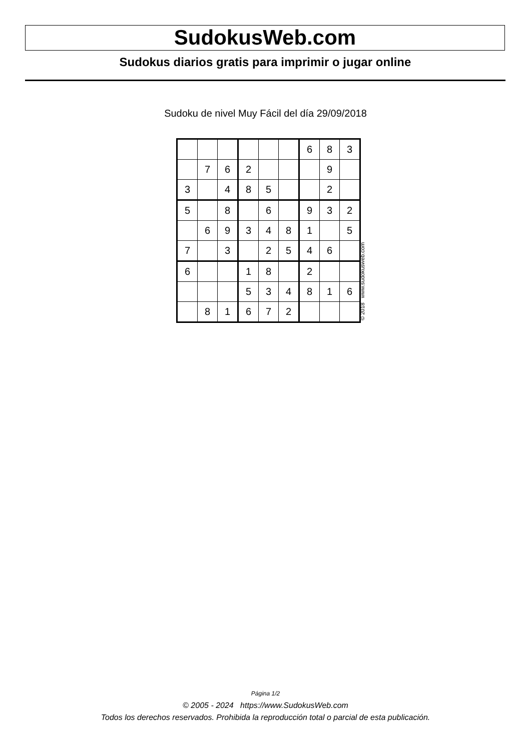SudokusWeb.com
Sudokus diarios gratis para imprimir o jugar online
Sudoku de nivel Muy Fácil del día 29/09/2018
| | | | | | | 6 | 8 | 3 |
| | 7 | 6 | 2 | | | | 9 | |
| 3 | | 4 | 8 | 5 | | | 2 | |
| 5 | | 8 | | 6 | | 9 | 3 | 2 |
| | 6 | 9 | 3 | 4 | 8 | 1 | | 5 |
| 7 | | 3 | | 2 | 5 | 4 | 6 | |
| 6 | | | 1 | 8 | | 2 | | |
| | | | 5 | 3 | 4 | 8 | 1 | 6 |
| | 8 | 1 | 6 | 7 | 2 | | | |
© 2018 www.sudokusweb.com
Página 1/2
© 2005 - 2024 https://www.SudokusWeb.com
Todos los derechos reservados. Prohibida la reproducción total o parcial de esta publicación.